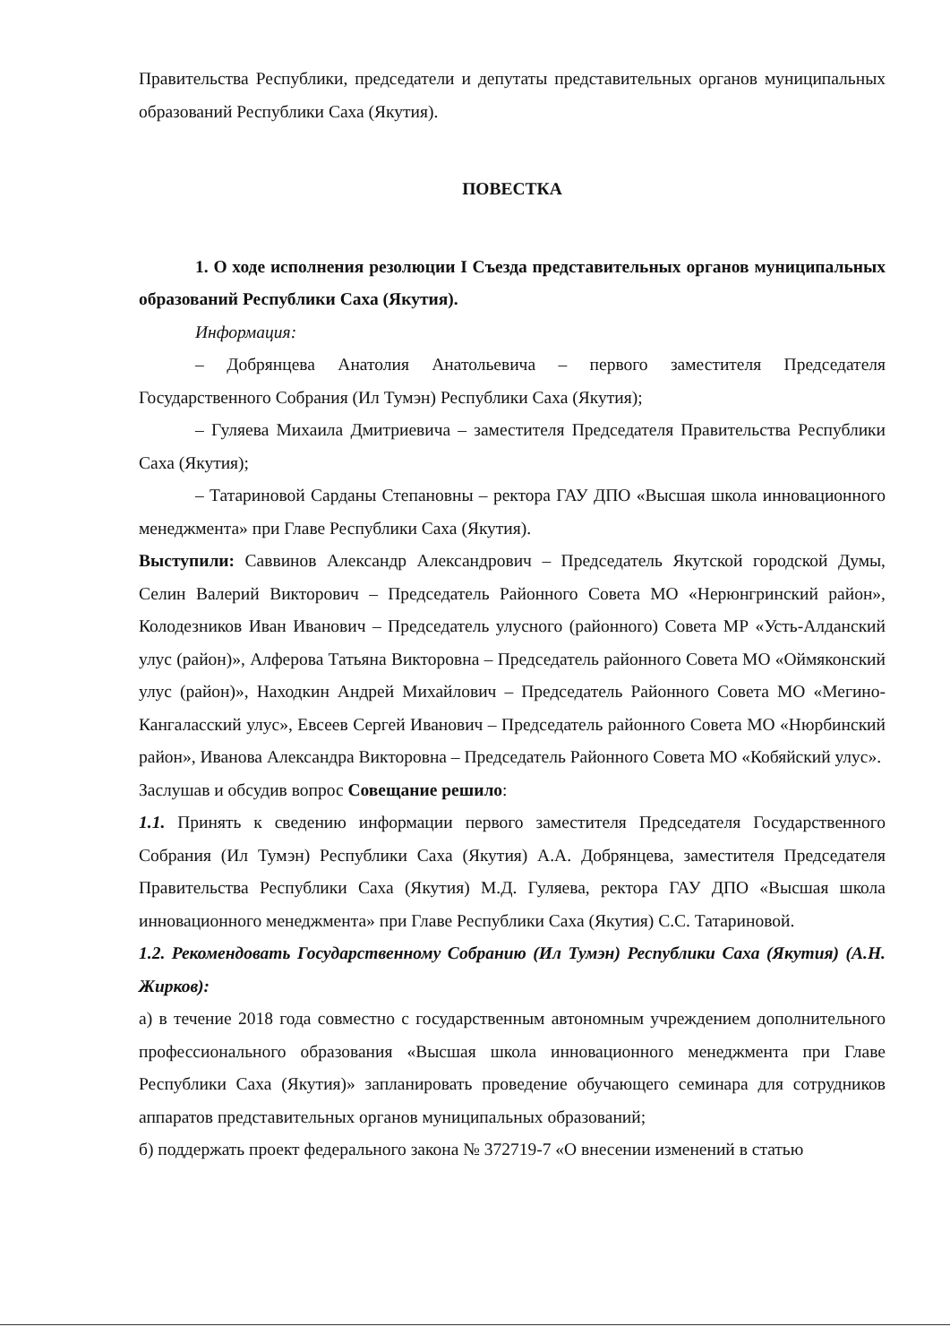Правительства Республики, председатели и депутаты представительных органов муниципальных образований Республики Саха (Якутия).
ПОВЕСТКА
1. О ходе исполнения резолюции I Съезда представительных органов муниципальных образований Республики Саха (Якутия).
Информация:
– Добрянцева Анатолия Анатольевича – первого заместителя Председателя Государственного Собрания (Ил Тумэн) Республики Саха (Якутия);
– Гуляева Михаила Дмитриевича – заместителя Председателя Правительства Республики Саха (Якутия);
– Татариновой Сарданы Степановны – ректора ГАУ ДПО «Высшая школа инновационного менеджмента» при Главе Республики Саха (Якутия).
Выступили: Саввинов Александр Александрович – Председатель Якутской городской Думы, Селин Валерий Викторович – Председатель Районного Совета МО «Нерюнгринский район», Колодезников Иван Иванович – Председатель улусного (районного) Совета МР «Усть-Алданский улус (район)», Алферова Татьяна Викторовна – Председатель районного Совета МО «Оймяконский улус (район)», Находкин Андрей Михайлович – Председатель Районного Совета МО «Мегино-Кангаласский улус», Евсеев Сергей Иванович – Председатель районного Совета МО «Нюрбинский район», Иванова Александра Викторовна – Председатель Районного Совета МО «Кобяйский улус».
Заслушав и обсудив вопрос Совещание решило:
1.1. Принять к сведению информации первого заместителя Председателя Государственного Собрания (Ил Тумэн) Республики Саха (Якутия) А.А. Добрянцева, заместителя Председателя Правительства Республики Саха (Якутия) М.Д. Гуляева, ректора ГАУ ДПО «Высшая школа инновационного менеджмента» при Главе Республики Саха (Якутия) С.С. Татариновой.
1.2. Рекомендовать Государственному Собранию (Ил Тумэн) Республики Саха (Якутия) (А.Н. Жирков):
а) в течение 2018 года совместно с государственным автономным учреждением дополнительного профессионального образования «Высшая школа инновационного менеджмента при Главе Республики Саха (Якутия)» запланировать проведение обучающего семинара для сотрудников аппаратов представительных органов муниципальных образований;
б) поддержать проект федерального закона № 372719-7 «О внесении изменений в статью